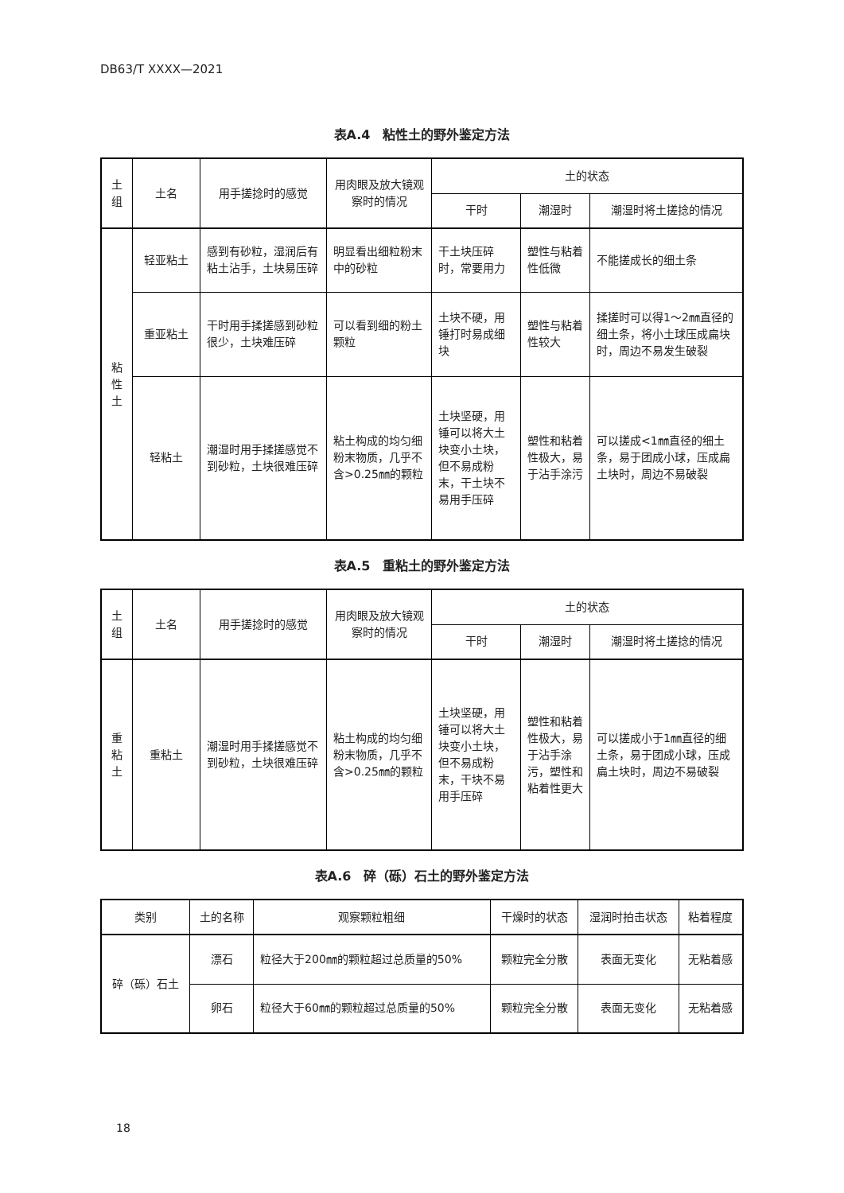DB63/T XXXX—2021
表A.4　粘性土的野外鉴定方法
| 土组 | 土名 | 用手搓捻时的感觉 | 用肉眼及放大镜观察时的情况 | 土的状态 | | |
| --- | --- | --- | --- | --- | --- | --- |
| | | | | 干时 | 潮湿时 | 潮湿时将土搓捻的情况 |
| 粘性土 | 轻亚粘土 | 感到有砂粒，湿润后有粘土沾手，土块易压碎 | 明显看出细粒粉末中的砂粒 | 干土块压碎时，常要用力 | 塑性与粘着性低微 | 不能搓成长的细土条 |
| | 重亚粘土 | 干时用手揉搓感到砂粒很少，土块难压碎 | 可以看到细的粉土颗粒 | 土块不硬，用锤打时易成细块 | 塑性与粘着性较大 | 揉搓时可以得1～2㎜直径的细土条，将小土球压成扁块时，周边不易发生破裂 |
| | 轻粘土 | 潮湿时用手揉搓感觉不到砂粒，土块很难压碎 | 粘土构成的均匀细粉末物质，几乎不含>0.25㎜的颗粒 | 土块坚硬，用锤可以将大土块变小土块，但不易成粉末，干土块不易用手压碎 | 塑性和粘着性极大，易于沾手涂污 | 可以搓成<1㎜直径的细土条，易于团成小球，压成扁土块时，周边不易破裂 |
表A.5　重粘土的野外鉴定方法
| 土组 | 土名 | 用手搓捻时的感觉 | 用肉眼及放大镜观察时的情况 | 土的状态 | | |
| --- | --- | --- | --- | --- | --- | --- |
| | | | | 干时 | 潮湿时 | 潮湿时将土搓捻的情况 |
| 重粘土 | 重粘土 | 潮湿时用手揉搓感觉不到砂粒，土块很难压碎 | 粘土构成的均匀细粉末物质，几乎不含>0.25㎜的颗粒 | 土块坚硬，用锤可以将大土块变小土块，但不易成粉末，干块不易用手压碎 | 塑性和粘着性极大，易于沾手涂污，塑性和粘着性更大 | 可以搓成小于1㎜直径的细土条，易于团成小球，压成扁土块时，周边不易破裂 |
表A.6　碎（砾）石土的野外鉴定方法
| 类别 | 土的名称 | 观察颗粒粗细 | 干燥时的状态 | 湿润时拍击状态 | 粘着程度 |
| --- | --- | --- | --- | --- | --- |
| 碎（砾）石土 | 漂石 | 粒径大于200㎜的颗粒超过总质量的50% | 颗粒完全分散 | 表面无变化 | 无粘着感 |
| | 卵石 | 粒径大于60㎜的颗粒超过总质量的50% | 颗粒完全分散 | 表面无变化 | 无粘着感 |
18